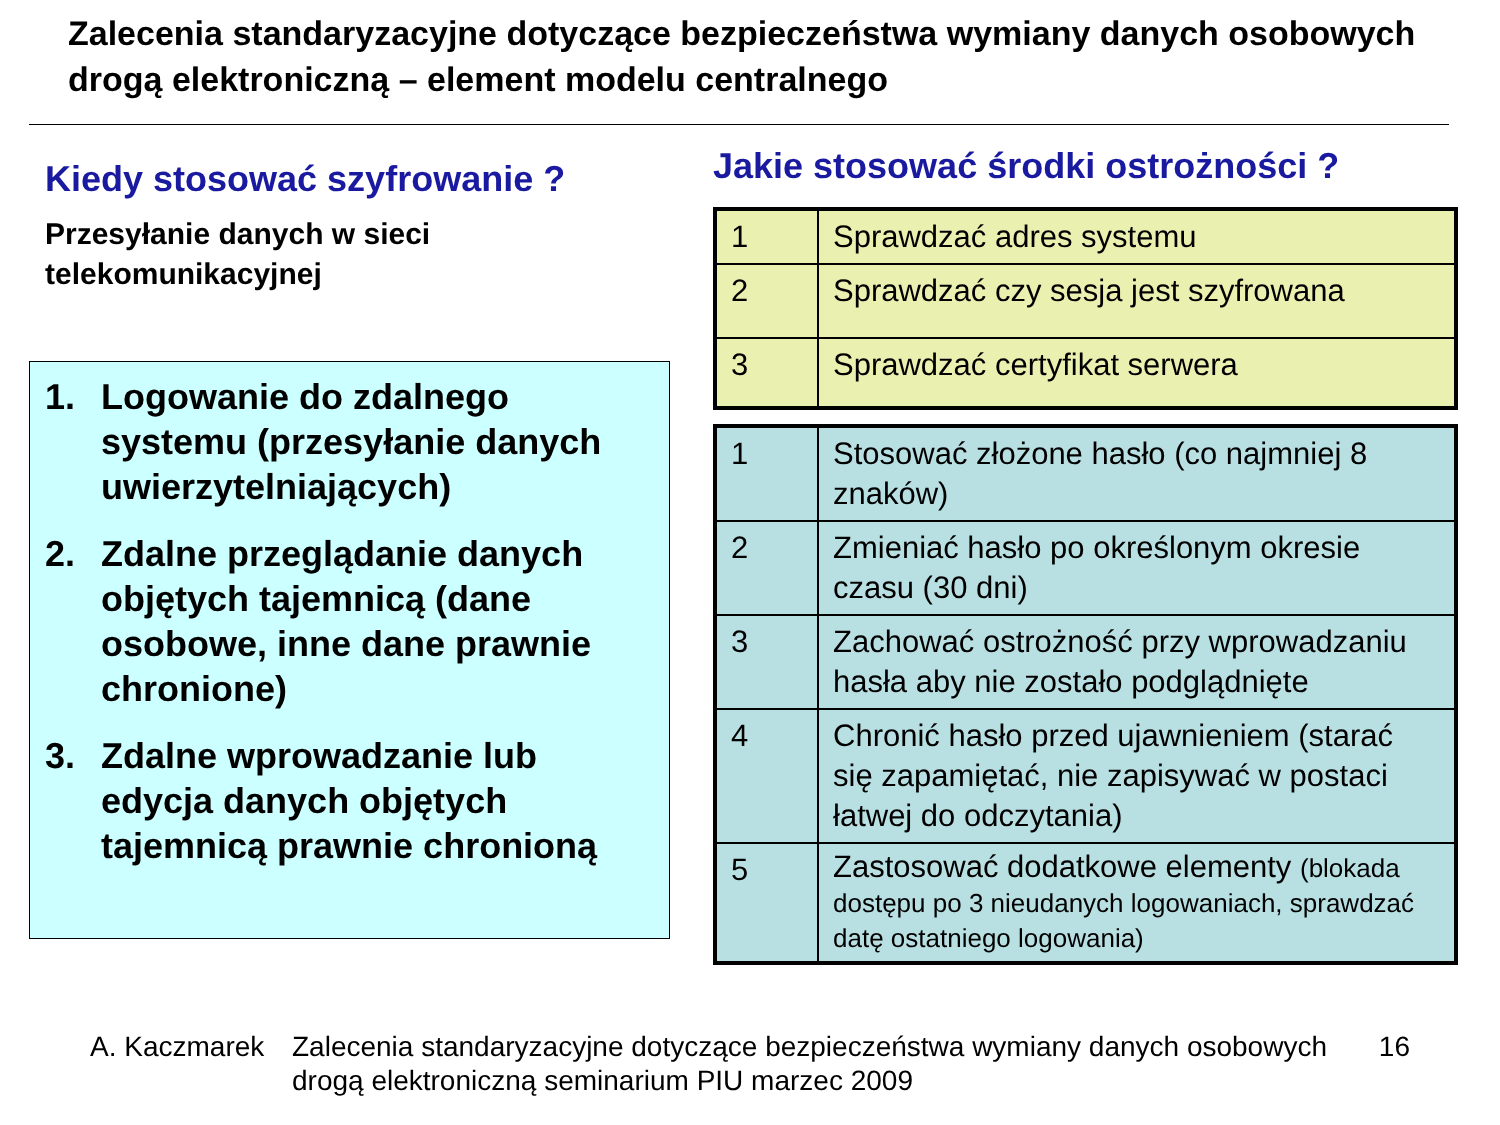Zalecenia standaryzacyjne dotyczące bezpieczeństwa wymiany danych osobowych drogą elektroniczną – element modelu centralnego
Kiedy stosować szyfrowanie ?
Przesyłanie danych w sieci telekomunikacyjnej
1. Logowanie do zdalnego systemu (przesyłanie danych uwierzytelniających)
2. Zdalne przeglądanie danych objętych tajemnicą (dane osobowe, inne dane prawnie chronione)
3. Zdalne wprowadzanie lub edycja danych objętych tajemnicą prawnie chronioną
Jakie stosować środki ostrożności ?
| 1 | Sprawdzać adres systemu |
| 2 | Sprawdzać czy sesja jest szyfrowana |
| 3 | Sprawdzać certyfikat serwera |
| 1 | Stosować złożone hasło (co najmniej 8 znaków) |
| 2 | Zmieniać hasło po określonym okresie czasu (30 dni) |
| 3 | Zachować ostrożność przy wprowadzaniu hasła aby nie zostało podglądnięte |
| 4 | Chronić hasło przed ujawnieniem (starać się zapamiętać, nie zapisywać w postaci łatwej do odczytania) |
| 5 | Zastosować dodatkowe elementy (blokada dostępu po 3 nieudanych logowaniach, sprawdzać datę ostatniego logowania) |
A. Kaczmarek Zalecenia standaryzacyjne dotyczące bezpieczeństwa wymiany danych osobowych drogą elektroniczną seminarium PIU marzec 2009 16